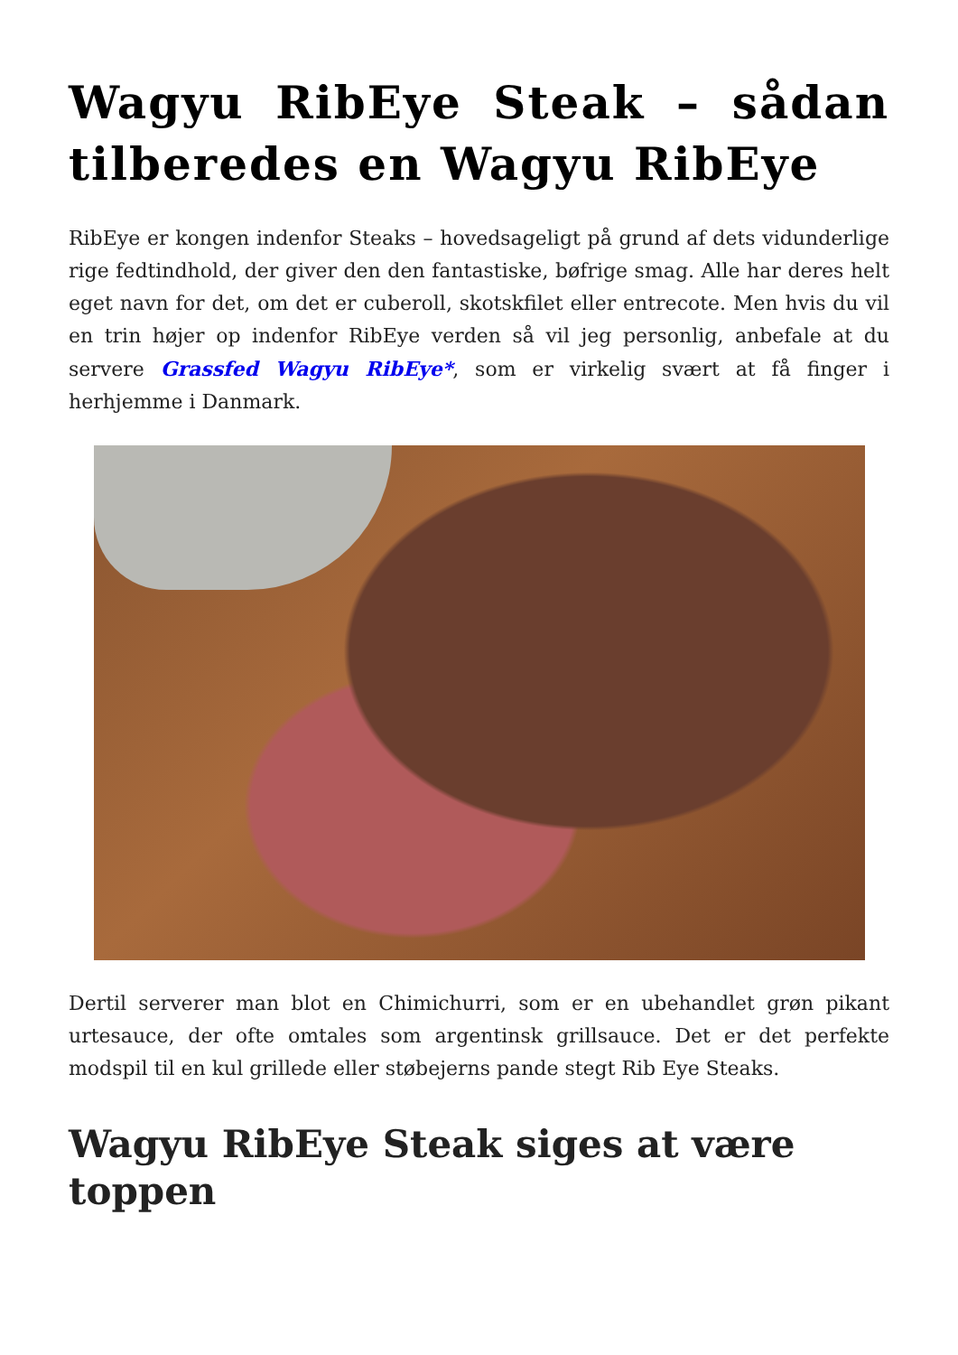Wagyu RibEye Steak – sådan tilberedes en Wagyu RibEye
RibEye er kongen indenfor Steaks – hovedsageligt på grund af dets vidunderlige rige fedtindhold, der giver den den fantastiske, bøfrige smag. Alle har deres helt eget navn for det, om det er cuberoll, skotskfilet eller entrecote. Men hvis du vil en trin højer op indenfor RibEye verden så vil jeg personlig, anbefale at du servere Grassfed Wagyu RibEye*, som er virkelig svært at få finger i herhjemme i Danmark.
Dertil serverer man blot en Chimichurri, som er en ubehandlet grøn pikant urtesauce, der ofte omtales som argentinsk grillsauce. Det er det perfekte modspil til en kul grillede eller støbejerns pande stegt Rib Eye Steaks.
Wagyu RibEye Steak siges at være toppen